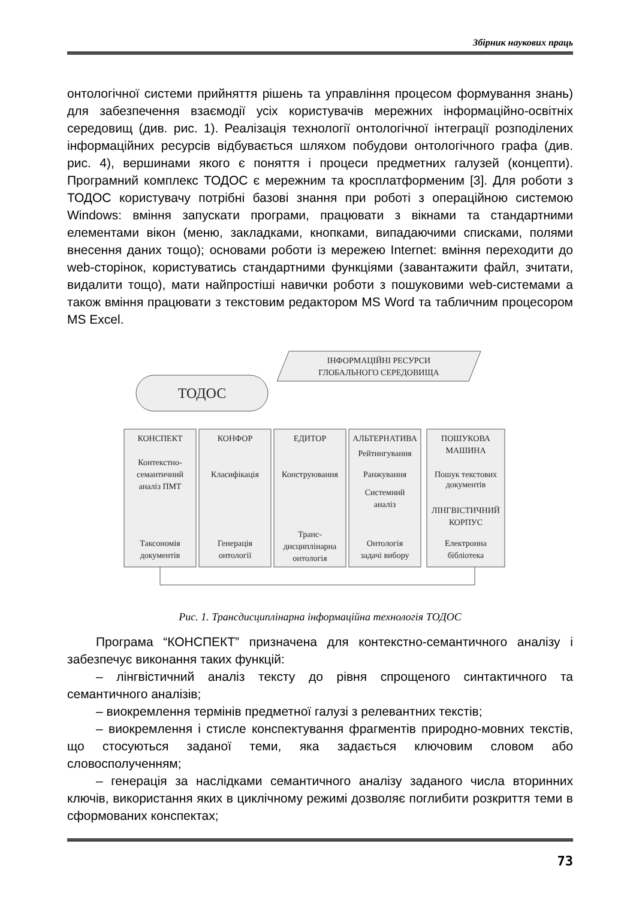Збірник наукових праць
онтологічної системи прийняття рішень та управління процесом формування знань) для забезпечення взаємодії усіх користувачів мережних інформаційно-освітніх середовищ (див. рис. 1). Реалізація технології онтологічної інтеграції розподілених інформаційних ресурсів відбувається шляхом побудови онтологічного графа (див. рис. 4), вершинами якого є поняття і процеси предметних галузей (концепти). Програмний комплекс ТОДОС є мережним та кросплатформеним [3]. Для роботи з ТОДОС користувачу потрібні базові знання при роботі з операційною системою Windows: вміння запускати програми, працювати з вікнами та стандартними елементами вікон (меню, закладками, кнопками, випадаючими списками, полями внесення даних тощо); основами роботи із мережею Internet: вміння переходити до web-сторінок, користуватись стандартними функціями (завантажити файл, зчитати, видалити тощо), мати найпростіші навички роботи з пошуковими web-системами а також вміння працювати з текстовим редактором MS Word та табличним процесором MS Excel.
ІНФОРМАЦІЙНІ РЕСУРСИ
ГЛОБАЛЬНОГО СЕРЕДОВИЩА
ТОДОС
КОНСПЕКТ
Контекстно-
семантичний
аналіз ПМТ
КОНФОР
Класифікація
ЕДИТОР
Конструювання
АЛЬТЕРНАТИВА
Рейтингування
Ранжування
Системний
аналіз
ПОШУКОВА
МАШИНА
Пошук текстових
документів
ЛІНГВІСТИЧНИЙ
КОРПУС
Електронна
бібліотека
Таксономія
документів
Генерація
онтології
Транс-
дисциплінарна
онтологія
Онтологія
задачі вибору
Рис. 1. Трансдисциплінарна інформаційна технологія ТОДОС
Програма “КОНСПЕКТ” призначена для контекстно-семантичного аналізу і забезпечує виконання таких функцій:
– лінгвістичний аналіз тексту до рівня спрощеного синтактичного та семантичного аналізів;
– виокремлення термінів предметної галузі з релевантних текстів;
– виокремлення і стисле конспектування фрагментів природно-мовних текстів, що стосуються заданої теми, яка задається ключовим словом або словосполученням;
– генерація за наслідками семантичного аналізу заданого числа вторинних ключів, використання яких в циклічному режимі дозволяє поглибити розкриття теми в сформованих конспектах;
73